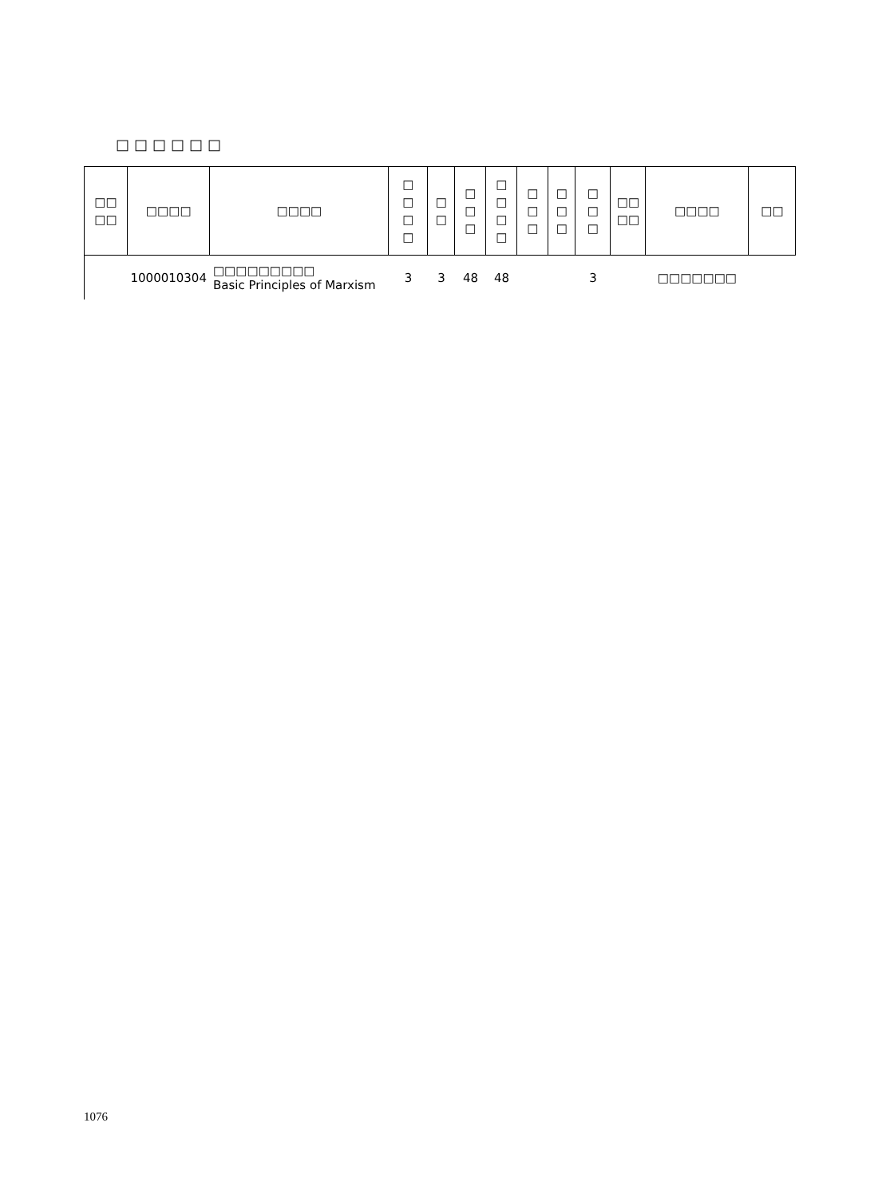□□□□□□
| □□ □□ | □□□□ | □□□□ | □ □ □ □ | □ □ | □ □ □ | □ □ □ □ | □ □ □ | □ □ □ | □ □ □ | □□ □□ | □□□□ | □□ |
| --- | --- | --- | --- | --- | --- | --- | --- | --- | --- | --- | --- | --- |
| | 1000010304 | □□□□□□□□□ Basic Principles of Marxism | 3 | 3 | 48 | 48 | | | 3 | | □□□□□□□ | |
1076